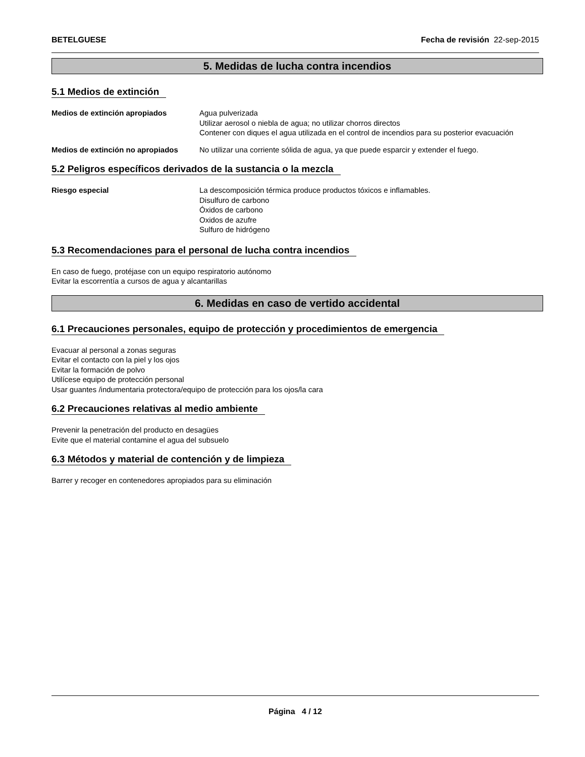BETELGUESE Fecha de revisión 22-sep-2015
5. Medidas de lucha contra incendios
5.1 Medios de extinción
Medios de extinción apropiados Agua pulverizada
Utilizar aerosol o niebla de agua; no utilizar chorros directos
Contener con diques el agua utilizada en el control de incendios para su posterior evacuación
Medios de extinción no apropiados
No utilizar una corriente sólida de agua, ya que puede esparcir y extender el fuego.
5.2 Peligros específicos derivados de la sustancia o la mezcla
Riesgo especial La descomposición térmica produce productos tóxicos e inflamables.
Disulfuro de carbono
Óxidos de carbono
Oxidos de azufre
Sulfuro de hidrógeno
5.3 Recomendaciones para el personal de lucha contra incendios
En caso de fuego, protéjase con un equipo respiratorio autónomo
Evitar la escorrentía a cursos de agua y alcantarillas
6. Medidas en caso de vertido accidental
6.1 Precauciones personales, equipo de protección y procedimientos de emergencia
Evacuar al personal a zonas seguras
Evitar el contacto con la piel y los ojos
Evitar la formación de polvo
Utilícese equipo de protección personal
Usar guantes /indumentaria protectora/equipo de protección para los ojos/la cara
6.2 Precauciones relativas al medio ambiente
Prevenir la penetración del producto en desagües
Evite que el material contamine el agua del subsuelo
6.3 Métodos y material de contención y de limpieza
Barrer y recoger en contenedores apropiados para su eliminación
Página 4 / 12